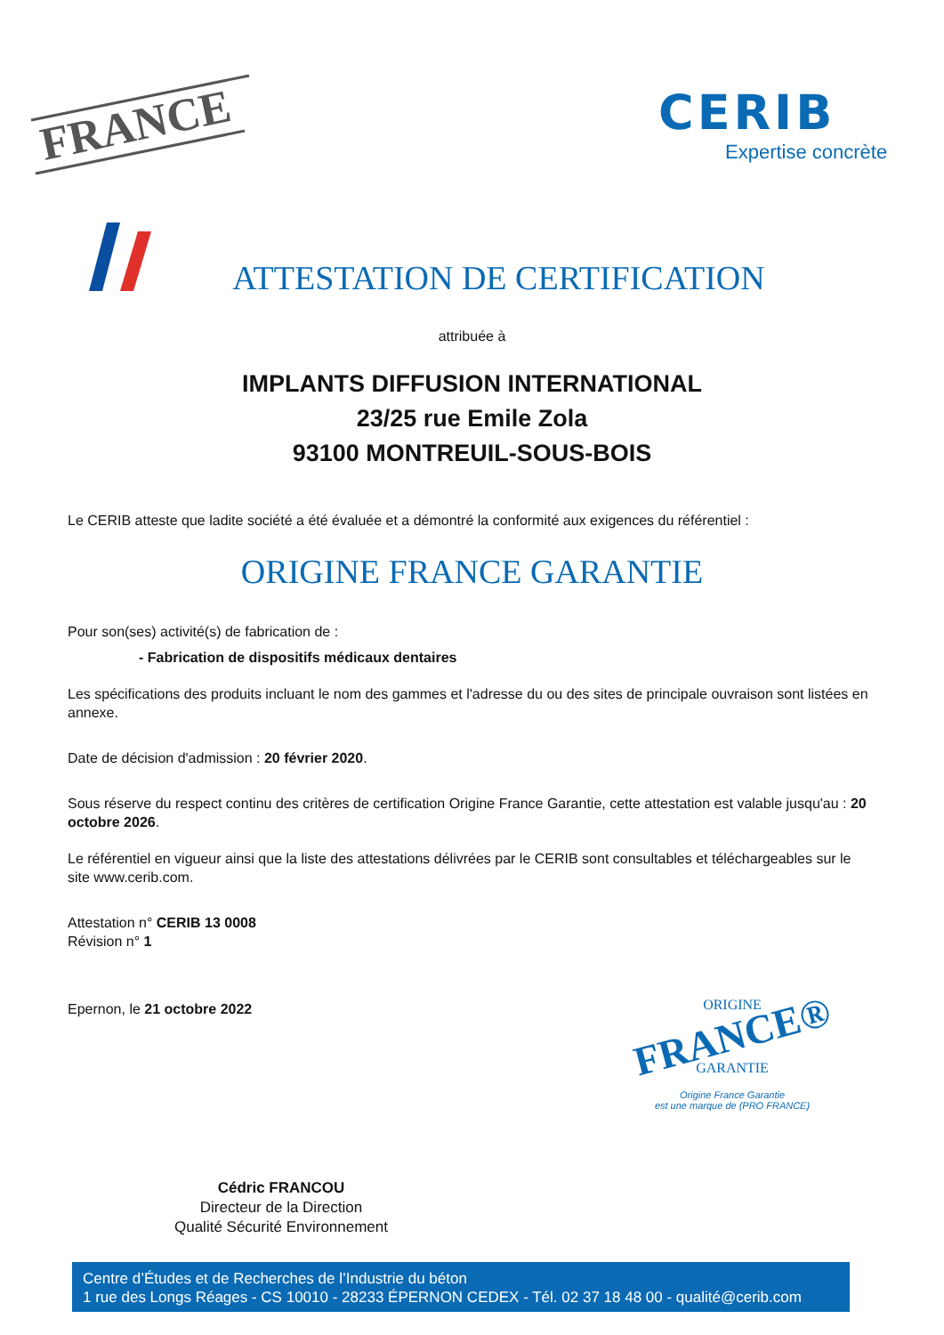FRANCE
CERIB
Expertise concrète
ATTESTATION DE CERTIFICATION
attribuée à
IMPLANTS DIFFUSION INTERNATIONAL
23/25 rue Emile Zola
93100 MONTREUIL-SOUS-BOIS
Le CERIB atteste que ladite société a été évaluée et a démontré la conformité aux exigences du référentiel :
ORIGINE FRANCE GARANTIE
Pour son(ses) activité(s) de fabrication de :
- Fabrication de dispositifs médicaux dentaires
Les spécifications des produits incluant le nom des gammes et l'adresse du ou des sites de principale ouvraison sont listées en annexe.
Date de décision d'admission : 20 février 2020.
Sous réserve du respect continu des critères de certification Origine France Garantie, cette attestation est valable jusqu'au : 20 octobre 2026.
Le référentiel en vigueur ainsi que la liste des attestations délivrées par le CERIB sont consultables et téléchargeables sur le site www.cerib.com.
Attestation n° CERIB 13 0008
Révision n° 1
Epernon, le 21 octobre 2022
Cédric FRANCOU
Directeur de la Direction
Qualité Sécurité Environnement
ORIGINE
FRANCE®
GARANTIE
Origine France Garantie
est une marque de (PRO FRANCE)
Centre d’Études et de Recherches de l’Industrie du béton
1 rue des Longs Réages - CS 10010 - 28233 ÉPERNON CEDEX - Tél. 02 37 18 48 00 - qualité@cerib.com